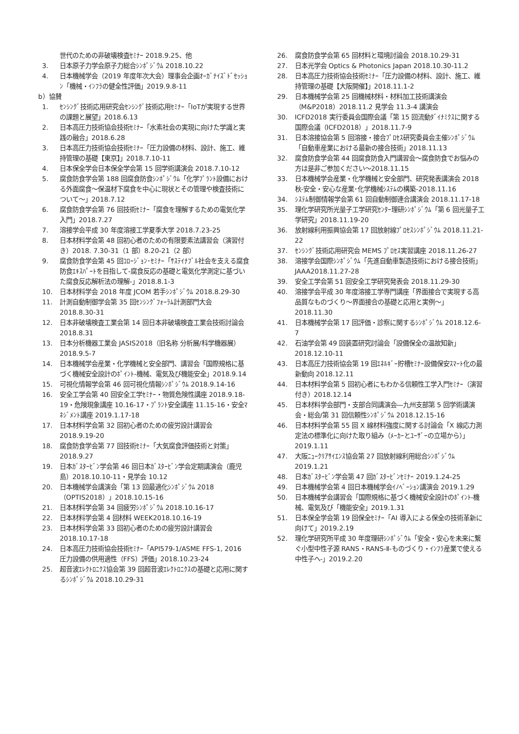世代のための非破壊検査ｾﾐﾅｰ 2018.9.25、他
3. 日本原子力学会原子力総合ｼﾝﾎﾟｼﾞｳﾑ 2018.10.22
4. 日本機械学会（2019 年度年次大会）理事会企画ｵｰｶﾞﾅｲｽﾞﾄﾞｾｯｼｮﾝ「機械・ｲﾝﾌﾗの健全性評価」2019.9.8-11
b）協賛
1. ｾﾝｼﾝｸﾞ技術応用研究会ｾﾝｼﾝｸﾞ技術応用ｾﾐﾅｰ「IoTが実現する世界の課題と展望」2018.6.13
2. 日本高圧力技術協会技術ｾﾐﾅｰ「水素社会の実現に向けた学識と実践の融合」2018.6.28
3. 日本高圧力技術協会技術ｾﾐﾅｰ「圧力設備の材料、設計、施工、維持管理の基礎【東京】」2018.7.10-11
4. 日本保全学会日本保全学会第 15 回学術講演会 2018.7.10-12
5. 腐食防食学会第 188 回腐食防食ｼﾝﾎﾟｼﾞｳﾑ「化学ﾌﾟﾗﾝﾄ設備における外面腐食～保温材下腐食を中心に現状とその管理や検査技術について～」2018.7.12
6. 腐食防食学会第 76 回技術ｾﾐﾅｰ「腐食を理解するための電気化学入門」2018.7.27
7. 溶接学会平成 30 年度溶接工学夏季大学 2018.7.23-25
8. 日本材料学会第 48 回初心者のための有限要素法講習会（演習付き）2018. 7.30-31（1 部）8.20-21（2 部）
9. 腐食防食学会第 45 回ｺﾛｰｼﾞｮﾝ･ｾﾐﾅｰ「ｻｽﾃｲﾅﾌﾞﾙ社会を支える腐食防食ｴｷｽﾊﾟｰﾄを目指して-腐食反応の基礎と電気化学測定に基づいた腐食反応解析法の理解-」2018.8.1-3
10. 日本材料学会 2018 年度 JCOM 若手ｼﾝﾎﾟｼﾞｳﾑ 2018.8.29-30
11. 計測自動制御学会第 35 回ｾﾝｼﾝｸﾞﾌｫｰﾗﾑ計測部門大会 2018.8.30-31
12. 日本非破壊検査工業会第 14 回日本非破壊検査工業会技術討論会 2018.8.31
13. 日本分析機器工業会 JASIS2018（旧名称 分析展/科学機器展）2018.9.5-7
14. 日本機械学会産業・化学機械と安全部門、講習会「国際規格に基づく機械安全設計のﾎﾟｲﾝﾄ-機械、電気及び機能安全」2018.9.14
15. 可視化情報学会第 46 回可視化情報ｼﾝﾎﾟｼﾞｳﾑ 2018.9.14-16
16. 安全工学会第 40 回安全工学ｾﾐﾅｰ・物質危険性講座 2018.9.18-19・危険現象講座 10.16-17・ﾌﾟﾗﾝﾄ安全講座 11.15-16・安全ﾏﾈｼﾞﾒﾝﾄ講座 2019.1.17-18
17. 日本材料学会第 32 回初心者のための疲労設計講習会 2018.9.19-20
18. 腐食防食学会第 77 回技術ｾﾐﾅｰ「大気腐食評価技術と対策」2018.9.27
19. 日本ｶﾞｽﾀｰﾋﾞﾝ学会第 46 回日本ｶﾞｽﾀｰﾋﾞﾝ学会定期講演会（鹿児島）2018.10.10-11・見学会 10.12
20. 日本機械学会講演会「第 13 回最適化ｼﾝﾎﾟｼﾞｳﾑ 2018（OPTIS2018）」2018.10.15-16
21. 日本材料学会第 34 回疲労ｼﾝﾎﾟｼﾞｳﾑ 2018.10.16-17
22. 日本材料学会第 4 回材料 WEEK2018.10.16-19
23. 日本材料学会第 33 回初心者のための疲労設計講習会 2018.10.17-18
24. 日本高圧力技術協会技術ｾﾐﾅｰ「API579-1/ASME FFS-1, 2016 圧力設備の供用適性（FFS）評価」2018.10.23-24
25. 超音波ｴﾚｸﾄﾛﾆｸｽ協会第 39 回超音波ｴﾚｸﾄﾛﾆｸｽの基礎と応用に関するｼﾝﾎﾟｼﾞｳﾑ 2018.10.29-31
26. 腐食防食学会第 65 回材料と環境討論会 2018.10.29-31
27. 日本光学会 Optics & Photonics Japan 2018.10.30-11.2
28. 日本高圧力技術協会技術ｾﾐﾅｰ「圧力設備の材料、設計、施工、維持管理の基礎【大阪開催】」2018.11.1-2
29. 日本機械学会第 25 回機械材料・材料加工技術講演会（M&P2018）2018.11.2 見学会 11.3-4 講演会
30. ICFD2018 実行委員会国際会議「第 15 回流動ﾀﾞｲﾅﾐｸｽに関する国際会議（ICFD2018）」2018.11.7-9
31. 日本溶接協会第 5 回溶接・接合ﾌﾟﾛｾｽ研究委員会主催ｼﾝﾎﾟｼﾞｳﾑ「自動車産業における最新の接合技術」2018.11.13
32. 腐食防食学会第 44 回腐食防食入門講習会～腐食防食でお悩みの方は是非ご参加ください～2018.11.15
33. 日本機械学会産業・化学機械と安全部門、研究発表講演会 2018 秋-安全・安心な産業･化学機械ｼｽﾃﾑの構築-2018.11.16
34. ｼｽﾃﾑ制御情報学会第 61 回自動制御連合講演会 2018.11.17-18
35. 理化学研究所光量子工学研究ｾﾝﾀｰ理研ｼﾝﾎﾟｼﾞｳﾑ「第 6 回光量子工学研究」2018.11.19-20
36. 放射線利用振興協会第 17 回放射線ﾌﾟﾛｾｽｼﾝﾎﾟｼﾞｳﾑ 2018.11.21-22
37. ｾﾝｼﾝｸﾞ技術応用研究会 MEMS ﾌﾟﾛｾｽ実習講座 2018.11.26-27
38. 溶接学会国際ｼﾝﾎﾟｼﾞｳﾑ「先進自動車製造技術における接合技術」JAAA2018.11.27-28
39. 安全工学会第 51 回安全工学研究発表会 2018.11.29-30
40. 溶接学会平成 30 年度溶接工学専門講座「界面接合で実現する高品質なものづくり～界面接合の基礎と応用と実例～」2018.11.30
41. 日本機械学会第 17 回評価・診察に関するｼﾝﾎﾟｼﾞｳﾑ 2018.12.6-7
42. 石油学会第 49 回装置研究討論会「設備保全の温故知新」2018.12.10-11
43. 日本高圧力技術協会第 19 回ｴﾈﾙｷﾞｰ貯槽ｾﾐﾅｰ設備保安ｽﾏｰﾄ化の最新動向 2018.12.11
44. 日本材料学会第 5 回初心者にもわかる信頼性工学入門ｾﾐﾅｰ（演習付き）2018.12.14
45. 日本材料学会部門・支部合同講演会―九州支部第 5 回学術講演会・総会/第 31 回信頼性ｼﾝﾎﾟｼﾞｳﾑ 2018.12.15-16
46. 日本材料学会第 55 回 X 線材料強度に関する討論会「X 線応力測定法の標準化に向けた取り組み（ﾒｰｶｰとﾕｰｻﾞｰの立場から）」2019.1.11
47. 大阪ﾆｭｰｸﾘｱｻｲｴﾝｽ協会第 27 回放射線利用総合ｼﾝﾎﾟｼﾞｳﾑ 2019.1.21
48. 日本ｶﾞｽﾀｰﾋﾞﾝ学会第 47 回ｶﾞｽﾀｰﾋﾞﾝｾﾐﾅｰ 2019.1.24-25
49. 日本機械学会第 4 回日本機械学会ｲﾉﾍﾞｰｼｮﾝ講演会 2019.1.29
50. 日本機械学会講習会「国際規格に基づく機械安全設計のﾎﾟｲﾝﾄ-機械、電気及び「機能安全」2019.1.31
51. 日本保全学会第 19 回保全ｾﾐﾅｰ「AI 導入による保全の技術革新に向けて」2019.2.19
52. 理化学研究所平成 30 年度理研ｼﾝﾎﾟｼﾞｳﾑ「安全・安心を未来に繋ぐ小型中性子源 RANS・RANS-Ⅱ-ものづくり・ｲﾝﾌﾗ産業で使える中性子へ-」2019.2.20